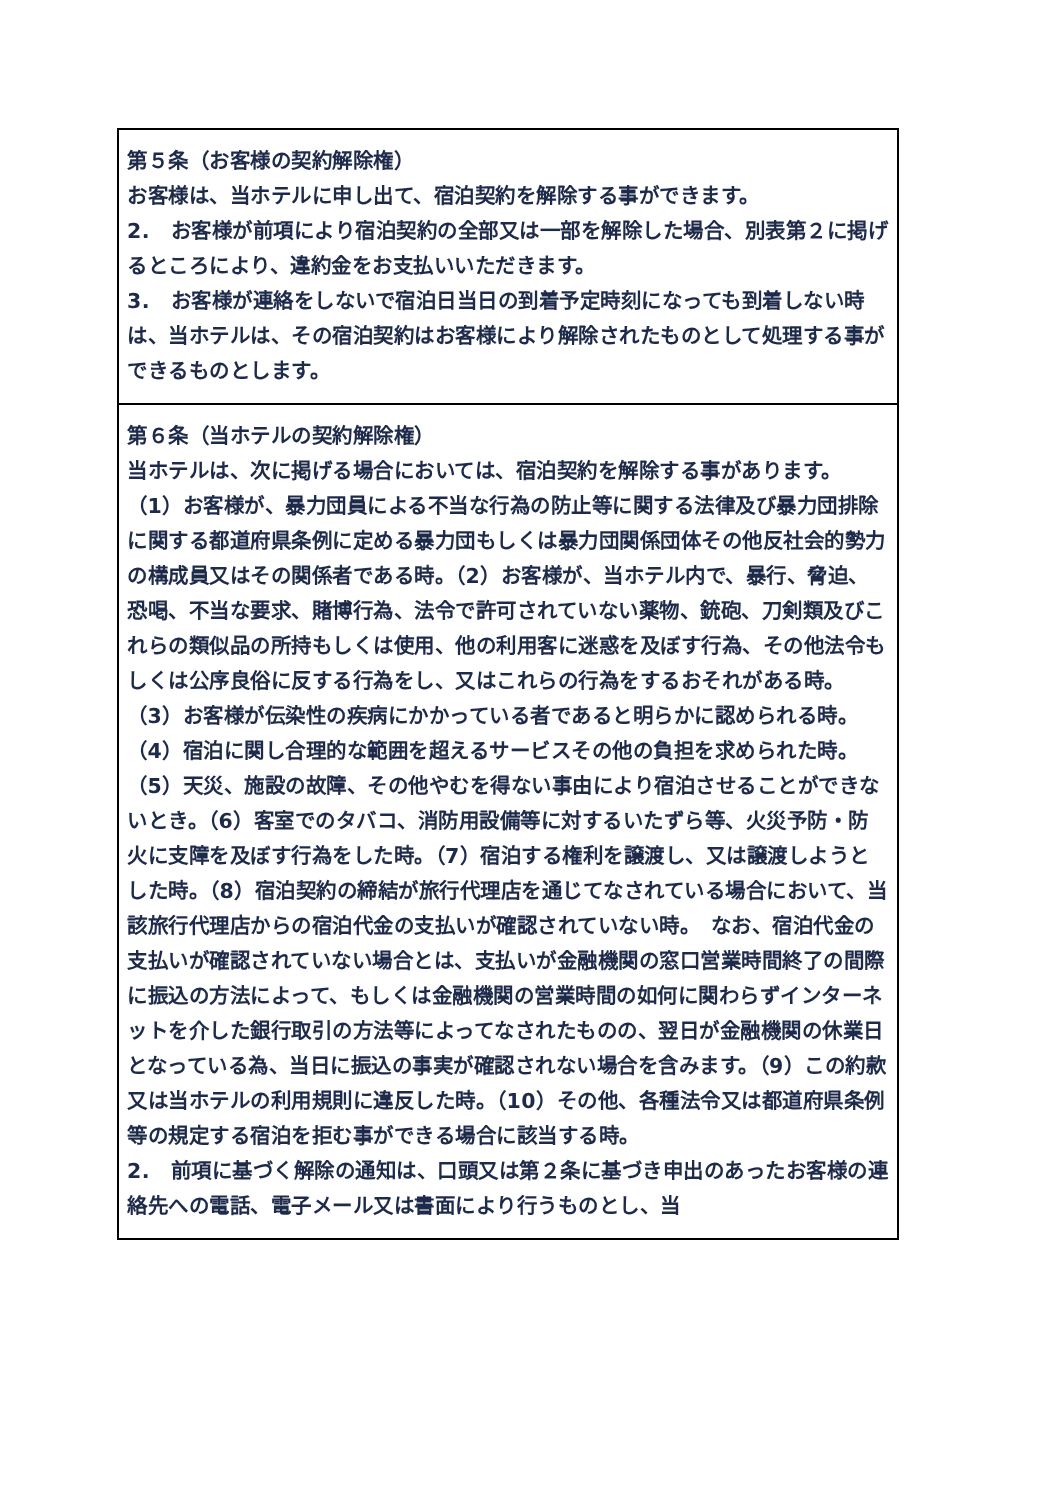| 第５条（お客様の契約解除権） お客様は、当ホテルに申し出て、宿泊契約を解除する事ができます。 2. お客様が前項により宿泊契約の全部又は一部を解除した場合、別表第２に掲げるところにより、違約金をお支払いいただきます。 3. お客様が連絡をしないで宿泊日当日の到着予定時刻になっても到着しない時は、当ホテルは、その宿泊契約はお客様により解除されたものとして処理する事ができるものとします。 |
| 第６条（当ホテルの契約解除権） 当ホテルは、次に掲げる場合においては、宿泊契約を解除する事があります。 （1）お客様が、暴力団員による不当な行為の防止等に関する法律及び暴力団排除に関する都道府県条例に定める暴力団もしくは暴力団関係団体その他反社会的勢力の構成員又はその関係者である時。（2）お客様が、当ホテル内で、暴行、脅迫、恐喝、不当な要求、賭博行為、法令で許可されていない薬物、銃砲、刀剣類及びこれらの類似品の所持もしくは使用、他の利用客に迷惑を及ぼす行為、その他法令もしくは公序良俗に反する行為をし、又はこれらの行為をするおそれがある時。（3）お客様が伝染性の疾病にかかっている者であると明らかに認められる時。（4）宿泊に関し合理的な範囲を超えるサービスその他の負担を求められた時。（5）天災、施設の故障、その他やむを得ない事由により宿泊させることができないとき。（6）客室でのタバコ、消防用設備等に対するいたずら等、火災予防・防火に支障を及ぼす行為をした時。（7）宿泊する権利を譲渡し、又は譲渡しようとした時。（8）宿泊契約の締結が旅行代理店を通じてなされている場合において、当該旅行代理店からの宿泊代金の支払いが確認されていない時。 なお、宿泊代金の支払いが確認されていない場合とは、支払いが金融機関の窓口営業時間終了の間際に振込の方法によって、もしくは金融機関の営業時間の如何に関わらずインターネットを介した銀行取引の方法等によってなされたものの、翌日が金融機関の休業日となっている為、当日に振込の事実が確認されない場合を含みます。（9）この約款又は当ホテルの利用規則に違反した時。（10）その他、各種法令又は都道府県条例等の規定する宿泊を拒む事ができる場合に該当する時。 2. 前項に基づく解除の通知は、口頭又は第２条に基づき申出のあったお客様の連絡先への電話、電子メール又は書面により行うものとし、当 |